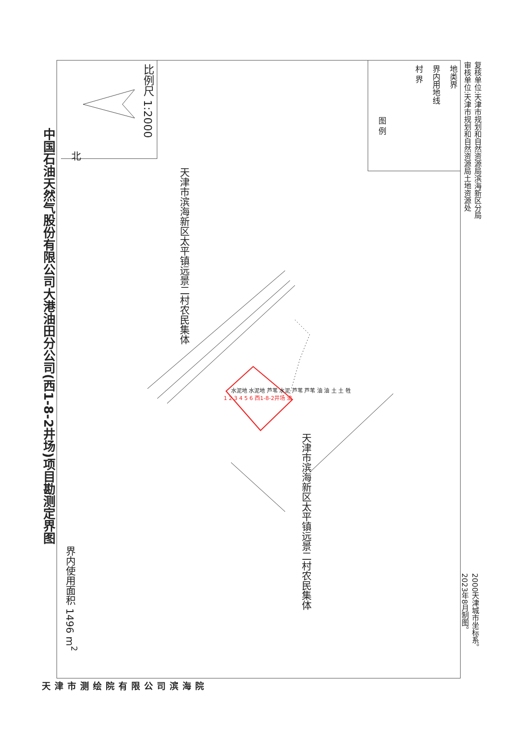中国石油天然气股份有限公司大港油田分公司(西1-8-2井场)项目勘测定界图
北
比例尺 1:2000
界内使用面积 1496 m<sup>2</sup>
图 例
村 界
界内用地线
地类界
天津市滨海新区太平镇远景二村农民集体
天津市滨海新区太平镇远景二村农民集体
1 2 3 4 5 6 西1-8-2井场 油
水泥地 水泥地 芦苇 水泥 芦苇 芦苇 油 油 土 土 牲
复核单位:天津市规划和自然资源局滨海新区分局
审核单位:天津市规划和自然资源局土地资源处
2000天津城市坐标系。
2023年8月制图。
天 津 市 测 绘 院 有 限 公 司 滨 海 院